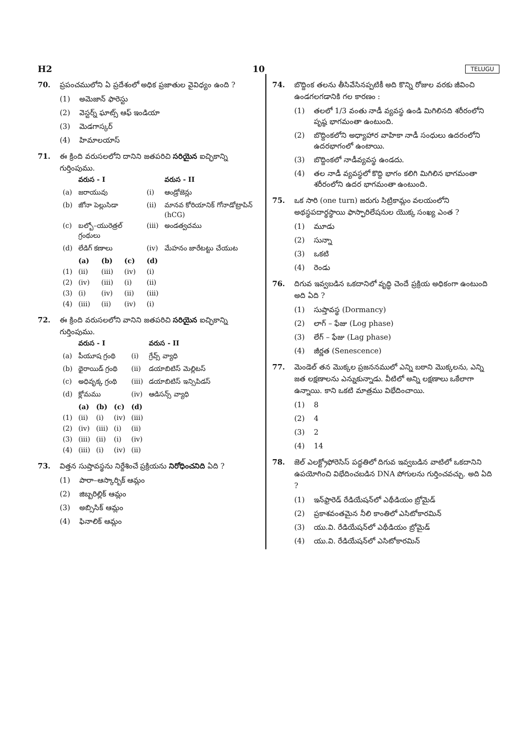H2 10 TELUGU
70. ప్రపంచములోని ఏ ప్రదేశంలో అధిక ప్రజాతుల వైవిధ్యం ఉంది ?
(1) అమెజాన్ ఫారెస్టు
(2) వెస్టర్న్ ఘాట్స్ ఆఫ్ ఇండియా
(3) మెడగాస్కర్
(4) హిమాలయాస్
71. ఈ క్రింది వరుసలలోని దానిని జతపరిచి సరియైన ఐచ్ఛికాన్ని గుర్తింపుము.
| | వరుస - I | | | | వరుస - II |
| --- | --- | --- | --- | --- | --- |
| (a) | జరాయువు | | | (i) | ఆండ్రోజెన్లు |
| (b) | జోనా పెల్లుసిడా | | | (ii) | మానవ కోరియానిక్ గోనాడోట్రాపిన్ (hCG) |
| (c) | బల్బో–యురెత్రల్ గ్రంథులు | | | (iii) | అండత్వచము |
| (d) | లేడిగ్ కణాలు | | | (iv) | మేహనం జారేటట్టు చేయుట |
| | (a) | (b) | (c) | (d) | |
| (1) | (ii) | (iii) | (iv) | (i) | |
| (2) | (iv) | (iii) | (i) | (ii) | |
| (3) | (i) | (iv) | (ii) | (iii) | |
| (4) | (iii) | (ii) | (iv) | (i) | |
72. ఈ క్రింది వరుసలలోని వానిని జతపరిచి సరియైన ఐచ్ఛికాన్ని గుర్తింపుము.
| | వరుస - I | | | | వరుస - II |
| --- | --- | --- | --- | --- | --- |
| (a) | పీయూష గ్రంథి | | | (i) | గ్రేవ్స్ వ్యాధి |
| (b) | థైరాయిడ్ గ్రంథి | | | (ii) | డయాబిటిస్ మెల్లిటస్ |
| (c) | అధివృక్క గ్రంథి | | | (iii) | డయాబిటిస్ ఇన్సిపిడస్ |
| (d) | క్లోమము | | | (iv) | ఆడిసన్స్ వ్యాధి |
| | (a) | (b) | (c) | (d) | |
| (1) | (ii) | (i) | (iv) | (iii) | |
| (2) | (iv) | (iii) | (i) | (ii) | |
| (3) | (iii) | (ii) | (i) | (iv) | |
| (4) | (iii) | (i) | (iv) | (ii) | |
73. విత్తన సుప్తావస్థను నిర్దేశించే ప్రక్రియను నిరోధించనిది ఏది ?
(1) పారా–ఆస్కార్బిక్ ఆమ్లం
(2) జిబ్బరిల్లిక్ ఆమ్లం
(3) అబ్సిసిక్ ఆమ్లం
(4) ఫినాలిక్ ఆమ్లం
74. బొద్దింక తలను తీసివేసినప్పటికీ అది కొన్ని రోజుల వరకు జీవించి ఉండగలగడానికి గల కారణం :
(1) తలలో 1/3 వంతు నాడీ వ్యవస్థ ఉండి మిగిలినది శరీరంలోని పృష్ఠ భాగమంతా ఉంటుంది.
(2) బొద్దింకలోని అధ్యాహార వాహికా నాడీ సంధులు ఉదరంలోని ఉదరభాగంలో ఉంటాయి.
(3) బొద్దింకలో నాడీవ్యవస్థ ఉండదు.
(4) తల నాడీ వ్యవస్థలో కొద్ది భాగం కలిగి మిగిలిన భాగమంతా శరీరంలోని ఉదర భాగమంతా ఉంటుంది.
75. ఒక సారి (one turn) జరుగు సిట్రికామ్లం వలయంలోని అథస్థపదార్థస్థాయి ఫాస్ఫారిలేషనుల యొక్క సంఖ్య ఎంత ?
(1) మూడు
(2) సున్నా
(3) ఒకటి
(4) రెండు
76. దిగువ ఇవ్వబడిన ఒకదానిలో వృద్ధి చెందే ప్రక్రియ అధికంగా ఉంటుంది అది ఏది ?
(1) సుప్తావస్థ (Dormancy)
(2) లాగ్ – ఫేజు (Log phase)
(3) లేగ్ – ఫేజు (Lag phase)
(4) జీర్ణత (Senescence)
77. మెండెల్ తన మొక్కల ప్రజననములో ఎన్ని బఠాని మొక్కలను, ఎన్ని జత లక్షణాలను ఎన్నుకున్నాడు. వీటిలో అన్ని లక్షణాలు ఒకేలాగా ఉన్నాయి. కాని ఒకటి మాత్రము విభేదించాయి.
(1) 8
(2) 4
(3) 2
(4) 14
78. జెల్ ఎలక్ట్రోఫోరెసిస్ పద్ధతిలో దిగువ ఇవ్వబడిన వాటిలో ఒకదానిని ఉపయోగించి విభేదించబడిన DNA పోగులను గుర్తించవచ్చు. అది ఏది ?
(1) ఇన్‌ఫ్రారెడ్ రేడియేషన్‌లో ఎథీడియం బ్రోమైడ్
(2) ప్రకాశవంతమైన నీలి కాంతిలో ఎసిటోకారమిన్
(3) యు.వి. రేడియేషన్‌లో ఎథీడియం బ్రోమైడ్
(4) యు.వి. రేడియేషన్‌లో ఎసిటోకారమిన్